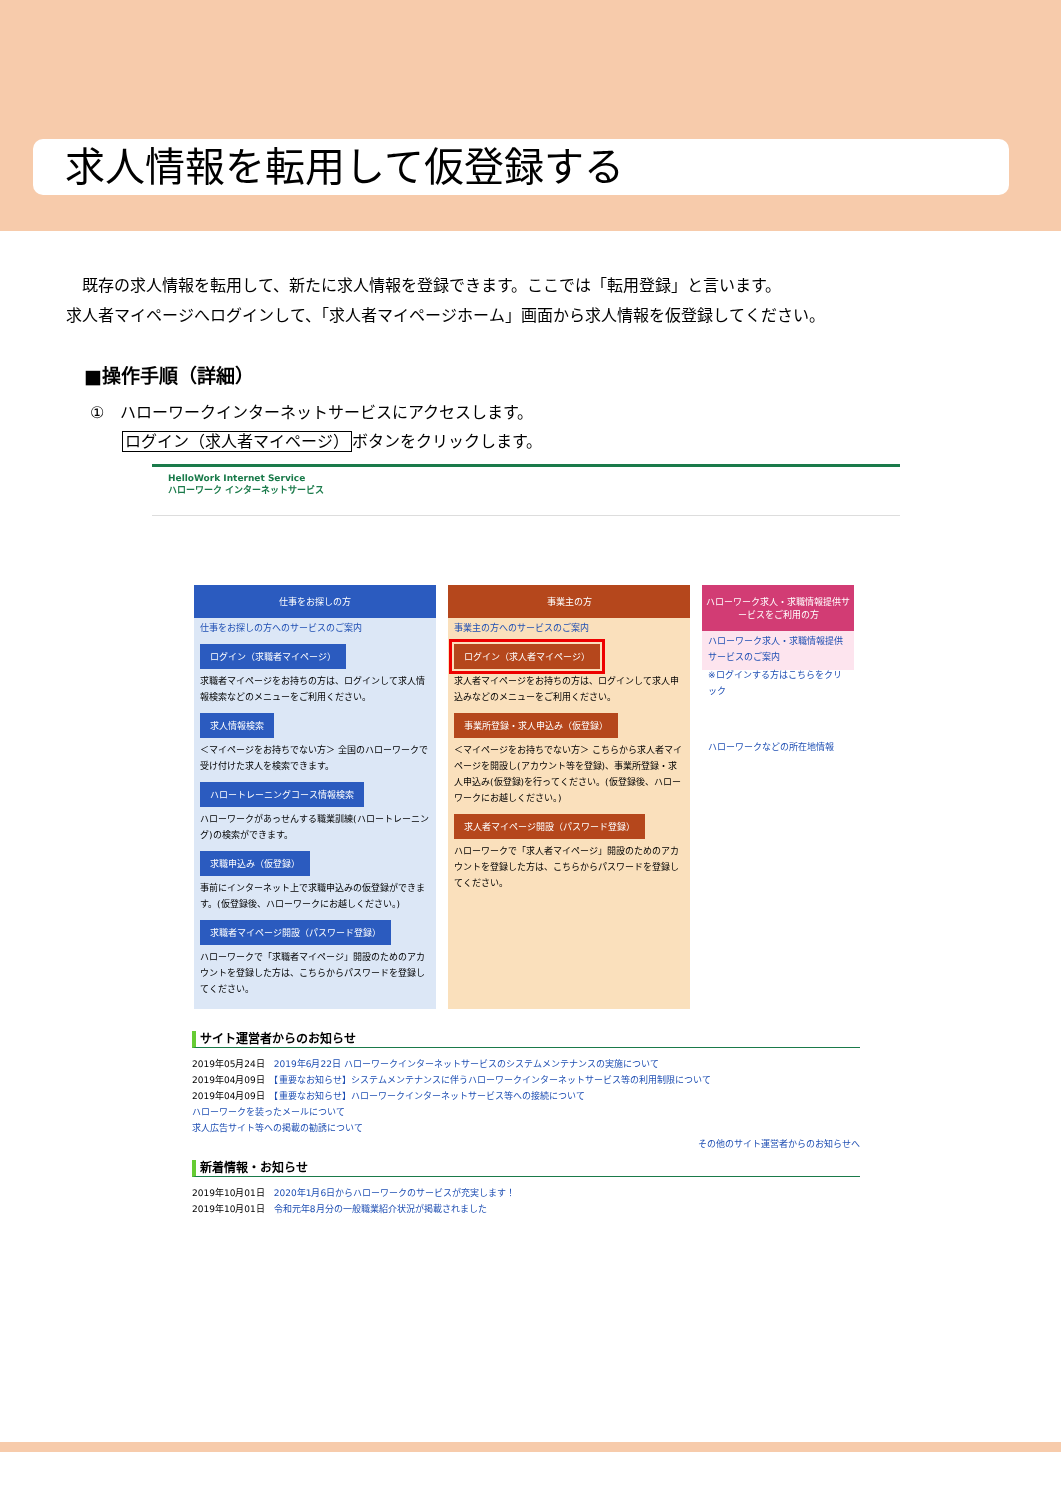求人情報を転用して仮登録する
　既存の求人情報を転用して、新たに求人情報を登録できます。ここでは「転用登録」と言います。
求人者マイページへログインして、「求人者マイページホーム」画面から求人情報を仮登録してください。
■操作手順（詳細）
①　ハローワークインターネットサービスにアクセスします。
　　ログイン（求人者マイページ）ボタンをクリックします。
HelloWork Internet Service
ハローワーク インターネットサービス
仕事をお探しの方
仕事をお探しの方へのサービスのご案内
ログイン（求職者マイページ）
求職者マイページをお持ちの方は、ログインして求人情報検索などのメニューをご利用ください。
求人情報検索
＜マイページをお持ちでない方＞ 全国のハローワークで受け付けた求人を検索できます。
ハロートレーニングコース情報検索
ハローワークがあっせんする職業訓練(ハロートレーニング)の検索ができます。
求職申込み（仮登録）
事前にインターネット上で求職申込みの仮登録ができます。(仮登録後、ハローワークにお越しください。)
求職者マイページ開設（パスワード登録）
ハローワークで「求職者マイページ」開設のためのアカウントを登録した方は、こちらからパスワードを登録してください。
事業主の方
事業主の方へのサービスのご案内
ログイン（求人者マイページ）
求人者マイページをお持ちの方は、ログインして求人申込みなどのメニューをご利用ください。
事業所登録・求人申込み（仮登録）
＜マイページをお持ちでない方＞ こちらから求人者マイページを開設し(アカウント等を登録)、事業所登録・求人申込み(仮登録)を行ってください。(仮登録後、ハローワークにお越しください。)
求人者マイページ開設（パスワード登録）
ハローワークで「求人者マイページ」開設のためのアカウントを登録した方は、こちらからパスワードを登録してください。
ハローワーク求人・求職情報提供サービスをご利用の方
ハローワーク求人・求職情報提供サービスのご案内
※ログインする方はこちらをクリック
ハローワークなどの所在地情報
サイト運営者からのお知らせ
2019年05月24日　2019年6月22日 ハローワークインターネットサービスのシステムメンテナンスの実施について
2019年04月09日　【重要なお知らせ】システムメンテナンスに伴うハローワークインターネットサービス等の利用制限について
2019年04月09日　【重要なお知らせ】ハローワークインターネットサービス等への接続について
ハローワークを装ったメールについて
求人広告サイト等への掲載の勧誘について
その他のサイト運営者からのお知らせへ
新着情報・お知らせ
2019年10月01日　2020年1月6日からハローワークのサービスが充実します！
2019年10月01日　令和元年8月分の一般職業紹介状況が掲載されました